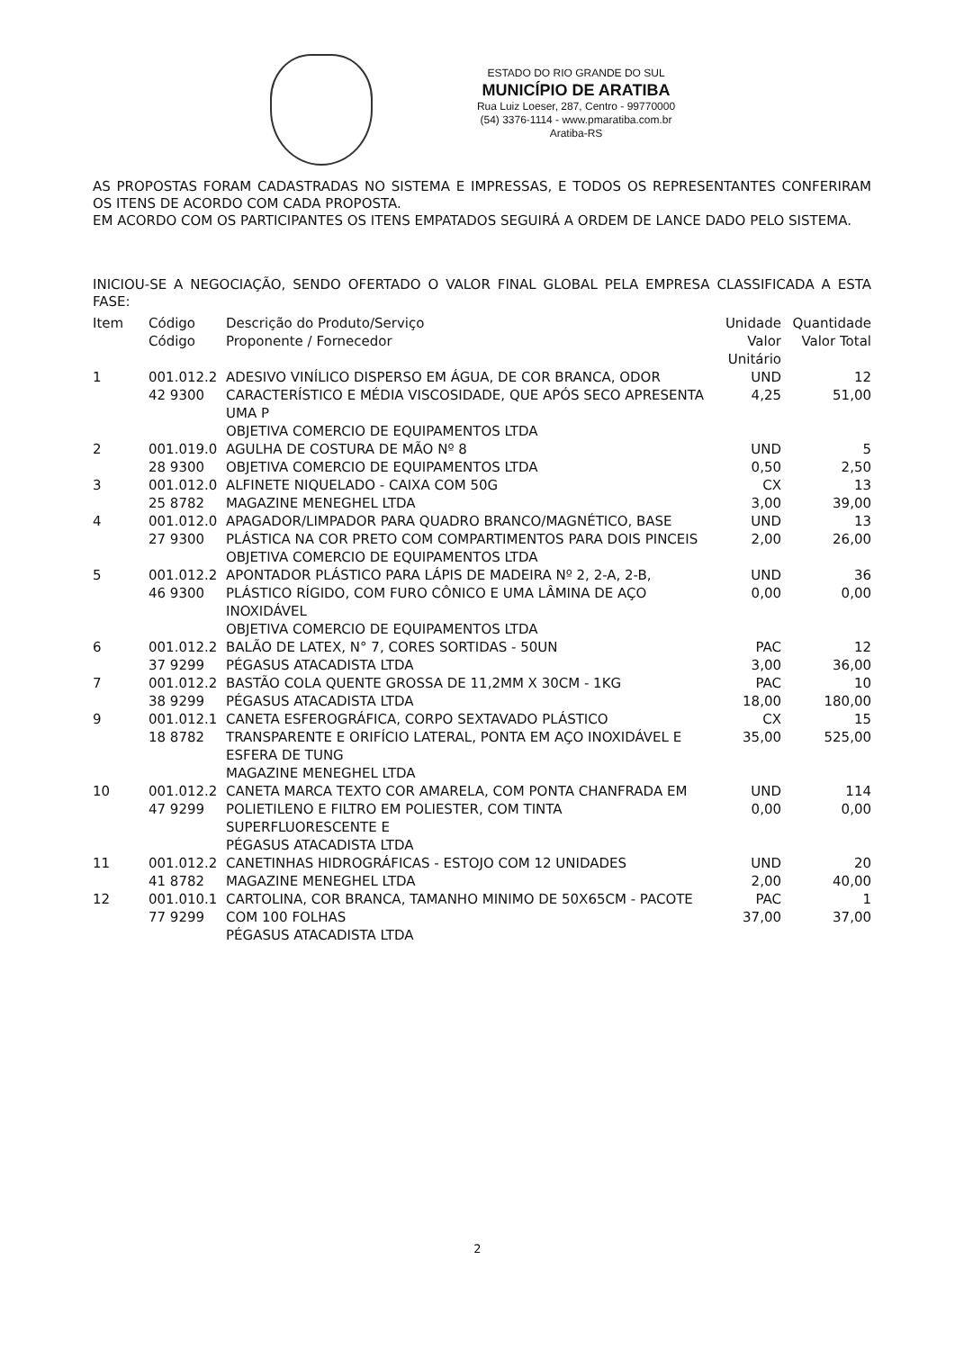ESTADO DO RIO GRANDE DO SUL
MUNICÍPIO DE ARATIBA
Rua Luiz Loeser, 287, Centro - 99770000
(54) 3376-1114 - www.pmaratiba.com.br
Aratiba-RS
AS PROPOSTAS FORAM CADASTRADAS NO SISTEMA E IMPRESSAS, E TODOS OS REPRESENTANTES CONFERIRAM OS ITENS DE ACORDO COM CADA PROPOSTA.
EM ACORDO COM OS PARTICIPANTES OS ITENS EMPATADOS SEGUIRÁ A ORDEM DE LANCE DADO PELO SISTEMA.
INICIOU-SE A NEGOCIAÇÃO, SENDO OFERTADO O VALOR FINAL GLOBAL PELA EMPRESA CLASSIFICADA A ESTA FASE:
| Item | Código Código | Descrição do Produto/Serviço Proponente / Fornecedor | Unidade Valor Unitário | Quantidade Valor Total |
| --- | --- | --- | --- | --- |
| 1 | 001.012.2 42 9300 | ADESIVO VINÍLICO DISPERSO EM ÁGUA, DE COR BRANCA, ODOR CARACTERÍSTICO E MÉDIA VISCOSIDADE, QUE APÓS SECO APRESENTA UMA P OBJETIVA COMERCIO DE EQUIPAMENTOS LTDA | UND 4,25 | 12 51,00 |
| 2 | 001.019.0 28 9300 | AGULHA DE COSTURA DE MÃO Nº 8 OBJETIVA COMERCIO DE EQUIPAMENTOS LTDA | UND 0,50 | 5 2,50 |
| 3 | 001.012.0 25 8782 | ALFINETE NIQUELADO - CAIXA COM 50G MAGAZINE MENEGHEL LTDA | CX 3,00 | 13 39,00 |
| 4 | 001.012.0 27 9300 | APAGADOR/LIMPADOR PARA QUADRO BRANCO/MAGNÉTICO, BASE PLÁSTICA NA COR PRETO COM COMPARTIMENTOS PARA DOIS PINCEIS OBJETIVA COMERCIO DE EQUIPAMENTOS LTDA | UND 2,00 | 13 26,00 |
| 5 | 001.012.2 46 9300 | APONTADOR PLÁSTICO PARA LÁPIS DE MADEIRA Nº 2, 2-A, 2-B, PLÁSTICO RÍGIDO, COM FURO CÔNICO E UMA LÂMINA DE AÇO INOXIDÁVEL OBJETIVA COMERCIO DE EQUIPAMENTOS LTDA | UND 0,00 | 36 0,00 |
| 6 | 001.012.2 37 9299 | BALÃO DE LATEX, N° 7, CORES SORTIDAS - 50UN PÉGASUS ATACADISTA LTDA | PAC 3,00 | 12 36,00 |
| 7 | 001.012.2 38 9299 | BASTÃO COLA QUENTE GROSSA DE 11,2MM X 30CM - 1KG PÉGASUS ATACADISTA LTDA | PAC 18,00 | 10 180,00 |
| 9 | 001.012.1 18 8782 | CANETA ESFEROGRÁFICA, CORPO SEXTAVADO PLÁSTICO TRANSPARENTE E ORIFÍCIO LATERAL, PONTA EM AÇO INOXIDÁVEL E ESFERA DE TUNG MAGAZINE MENEGHEL LTDA | CX 35,00 | 15 525,00 |
| 10 | 001.012.2 47 9299 | CANETA MARCA TEXTO COR AMARELA, COM PONTA CHANFRADA EM POLIETILENO E FILTRO EM POLIESTER, COM TINTA SUPERFLUORESCENTE E PÉGASUS ATACADISTA LTDA | UND 0,00 | 114 0,00 |
| 11 | 001.012.2 41 8782 | CANETINHAS HIDROGRÁFICAS - ESTOJO COM 12 UNIDADES MAGAZINE MENEGHEL LTDA | UND 2,00 | 20 40,00 |
| 12 | 001.010.1 77 9299 | CARTOLINA, COR BRANCA, TAMANHO MINIMO DE 50X65CM - PACOTE COM 100 FOLHAS PÉGASUS ATACADISTA LTDA | PAC 37,00 | 1 37,00 |
2